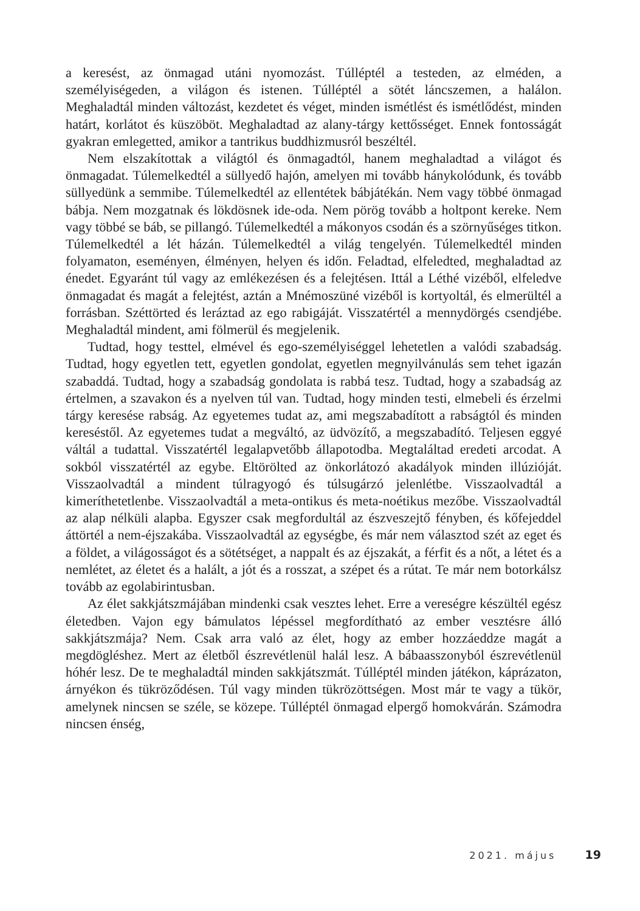a keresést, az önmagad utáni nyomozást. Túlléptél a testeden, az elméden, a személyiségeden, a világon és istenen. Túlléptél a sötét láncszemen, a halálon. Meghaladtál minden változást, kezdetet és véget, minden ismétlést és ismétlődést, minden határt, korlátot és küszöböt. Meghaladtad az alany-tárgy kettősséget. Ennek fontosságát gyakran emlegetted, amikor a tantrikus buddhizmusról beszéltél.
Nem elszakítottak a világtól és önmagadtól, hanem meghaladtad a világot és önmagadat. Túlemelkedtél a süllyedő hajón, amelyen mi tovább hánykolódunk, és tovább süllyedünk a semmibe. Túlemelkedtél az ellentétek bábjátékán. Nem vagy többé önmagad bábja. Nem mozgatnak és lökdösnek ide-oda. Nem pörög tovább a holtpont kereke. Nem vagy többé se báb, se pillangó. Túlemelkedtél a mákonyos csodán és a szörnyűséges titkon. Túlemelkedtél a lét házán. Túlemelkedtél a világ tengelyén. Túlemelkedtél minden folyamaton, eseményen, élményen, helyen és időn. Feladtad, elfeledted, meghaladtad az énedet. Egyaránt túl vagy az emlékezésen és a felejtésen. Ittál a Léthé vizéből, elfeledve önmagadat és magát a felejtést, aztán a Mnémoszüné vizéből is kortyoltál, és elmerültél a forrásban. Széttörted és leráztad az ego rabigáját. Visszatértél a mennydörgés csendjébe. Meghaladtál mindent, ami fölmerül és megjelenik.
Tudtad, hogy testtel, elmével és ego-személyiséggel lehetetlen a valódi szabadság. Tudtad, hogy egyetlen tett, egyetlen gondolat, egyetlen megnyilvánulás sem tehet igazán szabaddá. Tudtad, hogy a szabadság gondolata is rabbá tesz. Tudtad, hogy a szabadság az értelmen, a szavakon és a nyelven túl van. Tudtad, hogy minden testi, elmebeli és érzelmi tárgy keresése rabság. Az egyetemes tudat az, ami megszabadított a rabságtól és minden kereséstől. Az egyetemes tudat a megváltó, az üdvözítő, a megszabadító. Teljesen eggyé váltál a tudattal. Visszatértél legalapvetőbb állapotodba. Megtaláltad eredeti arcodat. A sokból visszatértél az egybe. Eltörölted az önkorlátozó akadályok minden illúzióját. Visszaolvadtál a mindent túlragyogó és túlsugárzó jelenlétbe. Visszaolvadtál a kimeríthetetlenbe. Visszaolvadtál a meta-ontikus és meta-noétikus mezőbe. Visszaolvadtál az alap nélküli alapba. Egyszer csak megfordultál az észveszejtő fényben, és kőfejeddel áttörtél a nem-éjszakába. Visszaolvadtál az egységbe, és már nem választod szét az eget és a földet, a világosságot és a sötétséget, a nappalt és az éjszakát, a férfit és a nőt, a létet és a nemlétet, az életet és a halált, a jót és a rosszat, a szépet és a rútat. Te már nem botorkálsz tovább az egolabirintusban.
Az élet sakkjátszmájában mindenki csak vesztes lehet. Erre a vereségre készültél egész életedben. Vajon egy bámulatos lépéssel megfordítható az ember vesztésre álló sakkjátszmája? Nem. Csak arra való az élet, hogy az ember hozzáeddze magát a megdögléshez. Mert az életből észrevétlenül halál lesz. A bábaasszonyból észrevétlenül hóhér lesz. De te meghaladtál minden sakkjátszmát. Túlléptél minden játékon, káprázaton, árnyékon és tükröződésen. Túl vagy minden tükrözöttségen. Most már te vagy a tükör, amelynek nincsen se széle, se közepe. Túlléptél önmagad elpergő homokvárán. Számodra nincsen énség,
2021. május 19